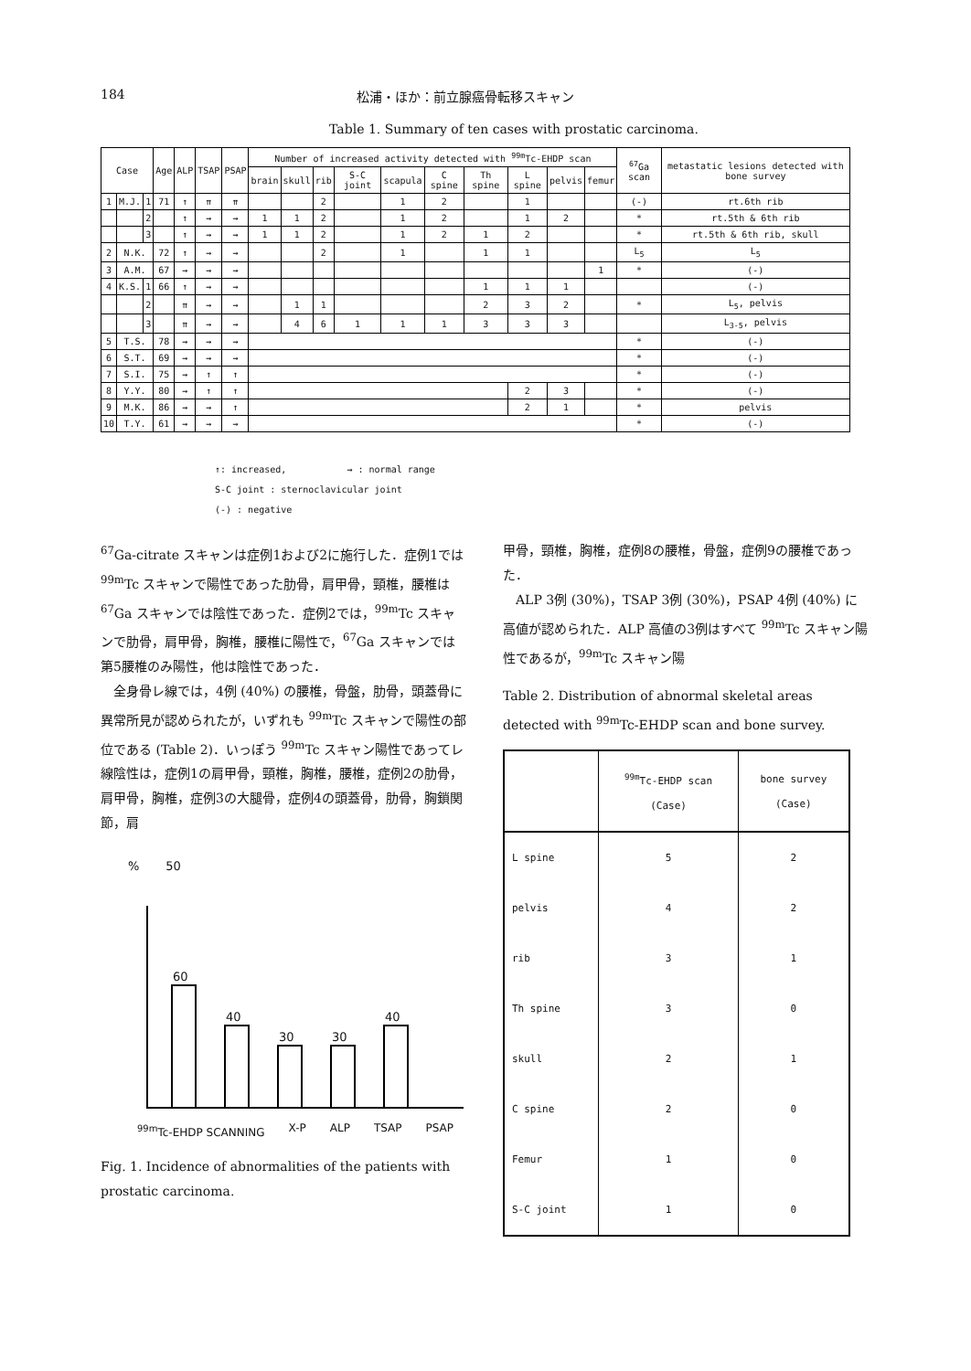184 松浦・ほか：前立腺癌骨転移スキャン
Table 1. Summary of ten cases with prostatic carcinoma.
| Case | | | Age | ALP | TSAP | PSAP | Number of increased activity detected with <sup>99m</sup>Tc-EHDP scan | | | | | | | | | | <sup>67</sup>Ga scan | metastatic lesions detected with bone survey |
| --- | --- | --- | --- | --- | --- | --- | --- | --- | --- | --- | --- | --- | --- | --- | --- | --- | --- | --- |
| | | | | | | | brain | skull | rib | S-C joint | scapula | C spine | Th spine | L spine | pelvis | femur | | |
| 1 | M.J. | 1 | 71 | ↑ | ⇈ | ⇈ | | | 2 | | 1 | 2 | | 1 | | | (-) | rt.6th rib |
| | | 2 | | ↑ | → | → | 1 | 1 | 2 | | 1 | 2 | | 1 | 2 | | * | rt.5th & 6th rib |
| | | 3 | | ↑ | → | → | 1 | 1 | 2 | | 1 | 2 | 1 | 2 | | | * | rt.5th & 6th rib, skull |
| 2 | N.K. | | 72 | ↑ | → | → | | | 2 | | 1 | | 1 | 1 | | | L<sub>5</sub> | L<sub>5</sub> |
| 3 | A.M. | | 67 | → | → | → | | | | | | | | | | 1 | * | (-) |
| 4 | K.S. | 1 | 66 | ↑ | → | → | | | | | | | 1 | 1 | 1 | | | (-) |
| | | 2 | | ⇈ | → | → | | 1 | 1 | | | | 2 | 3 | 2 | | * | L<sub>5</sub>, pelvis |
| | | 3 | | ⇈ | → | → | | 4 | 6 | 1 | 1 | 1 | 3 | 3 | 3 | | | L<sub>3-5</sub>, pelvis |
| 5 | T.S. | | 78 | → | → | → | | | | | | | | | | | * | (-) |
| 6 | S.T. | | 69 | → | → | → | | | | | | | | | | | * | (-) |
| 7 | S.I. | | 75 | → | ↑ | ↑ | | | | | | | | | | | * | (-) |
| 8 | Y.Y. | | 80 | → | ↑ | ↑ | | | | | | | | 2 | 3 | | * | (-) |
| 9 | M.K. | | 86 | → | → | ↑ | | | | | | | | 2 | 1 | | * | pelvis |
| 10 | T.Y. | | 61 | → | → | → | | | | | | | | | | | * | (-) |
↑: increased, → : normal range
S-C joint : sternoclavicular joint
(-) : negative
<sup>67</sup>Ga-citrate スキャンは症例1および2に施行した．症例1では <sup>99m</sup>Tc スキャンで陽性であった肋骨，肩甲骨，頸椎，腰椎は <sup>67</sup>Ga スキャンでは陰性であった．症例2では，<sup>99m</sup>Tc スキャンで肋骨，肩甲骨，胸椎，腰椎に陽性で，<sup>67</sup>Ga スキャンでは第5腰椎のみ陽性，他は陰性であった．
　全身骨レ線では，4例 (40%) の腰椎，骨盤，肋骨，頭蓋骨に異常所見が認められたが，いずれも <sup>99m</sup>Tc スキャンで陽性の部位である (Table 2)．いっぽう <sup>99m</sup>Tc スキャン陽性であってレ線陰性は，症例1の肩甲骨，頸椎，胸椎，腰椎，症例2の肋骨，肩甲骨，胸椎，症例3の大腿骨，症例4の頭蓋骨，肋骨，胸鎖関節，肩
% 50
60
40
30
30
40
<sup>99m</sup>Tc-EHDP SCANNING X-P ALP TSAP PSAP
Fig. 1. Incidence of abnormalities of the patients with prostatic carcinoma.
甲骨，頸椎，胸椎，症例8の腰椎，骨盤，症例9の腰椎であった．
　ALP 3例 (30%)，TSAP 3例 (30%)，PSAP 4例 (40%) に高値が認められた．ALP 高値の3例はすべて <sup>99m</sup>Tc スキャン陽性であるが，<sup>99m</sup>Tc スキャン陽
Table 2. Distribution of abnormal skeletal areas detected with <sup>99m</sup>Tc-EHDP scan and bone survey.
| | <sup>99m</sup>Tc-EHDP scan (Case) | bone survey (Case) |
| --- | --- | --- |
| L spine | 5 | 2 |
| pelvis | 4 | 2 |
| rib | 3 | 1 |
| Th spine | 3 | 0 |
| skull | 2 | 1 |
| C spine | 2 | 0 |
| Femur | 1 | 0 |
| S-C joint | 1 | 0 |